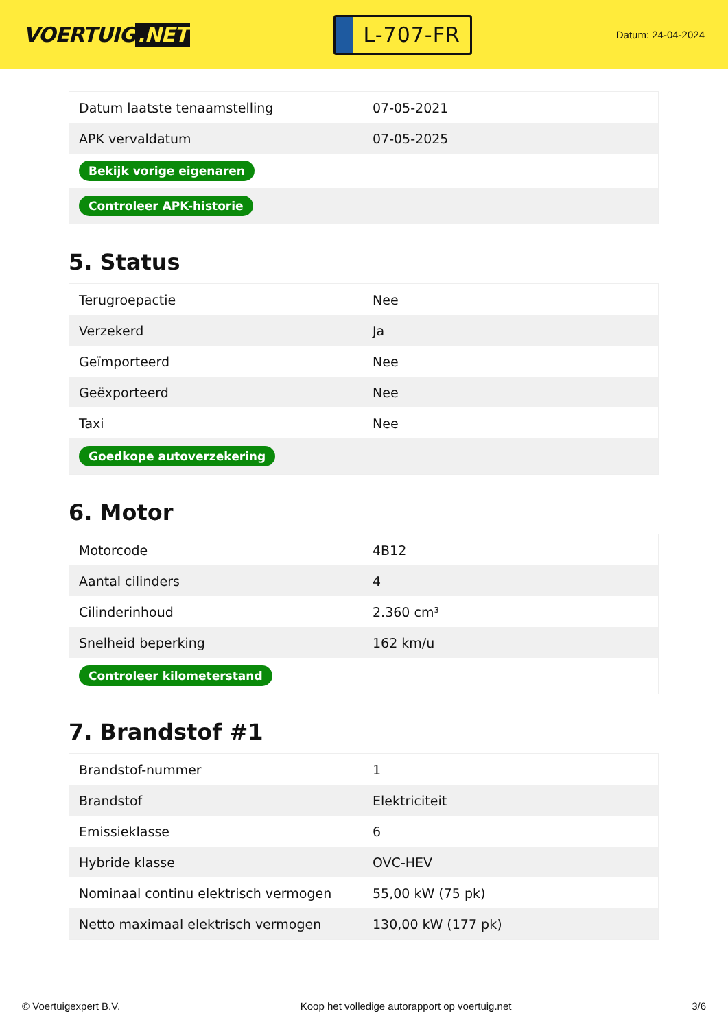VOERTUIG.NET
L-707-FR
Datum: 24-04-2024
| Datum laatste tenaamstelling | 07-05-2021 |
| APK vervaldatum | 07-05-2025 |
| Bekijk vorige eigenaren | |
| Controleer APK-historie | |
5. Status
| Terugroepactie | Nee |
| Verzekerd | Ja |
| Geïmporteerd | Nee |
| Geëxporteerd | Nee |
| Taxi | Nee |
| Goedkope autoverzekering | |
6. Motor
| Motorcode | 4B12 |
| Aantal cilinders | 4 |
| Cilinderinhoud | 2.360 cm³ |
| Snelheid beperking | 162 km/u |
| Controleer kilometerstand | |
7. Brandstof #1
| Brandstof-nummer | 1 |
| Brandstof | Elektriciteit |
| Emissieklasse | 6 |
| Hybride klasse | OVC-HEV |
| Nominaal continu elektrisch vermogen | 55,00 kW (75 pk) |
| Netto maximaal elektrisch vermogen | 130,00 kW (177 pk) |
© Voertuigexpert B.V. Koop het volledige autorapport op voertuig.net 3/6